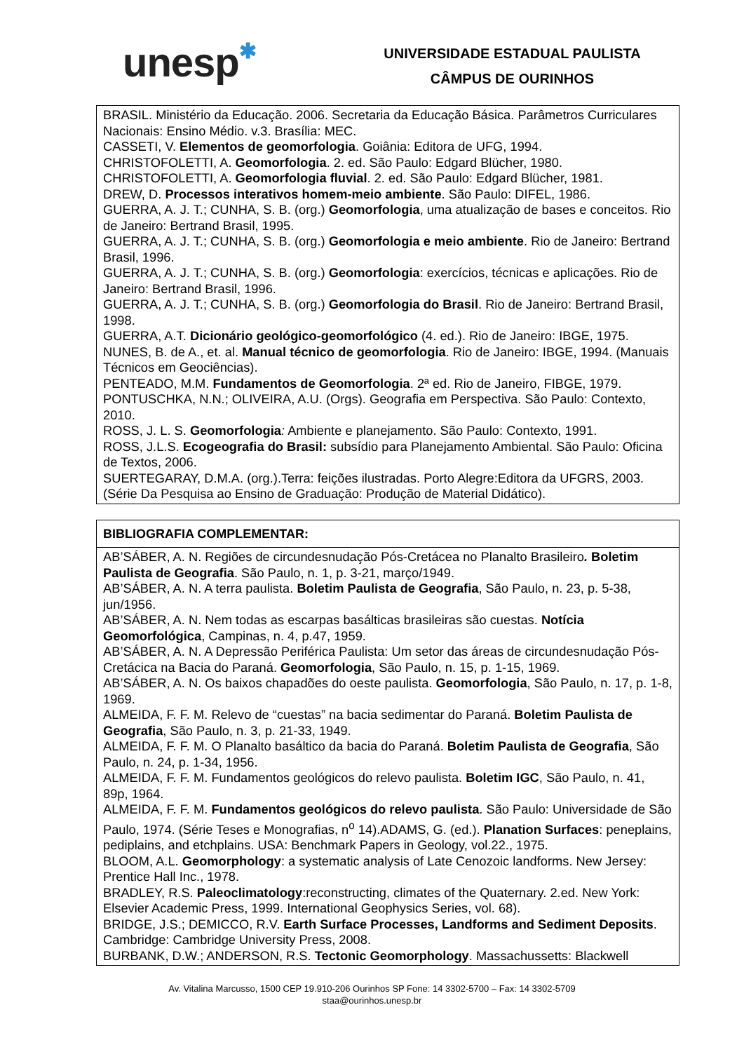unesp✱
UNIVERSIDADE ESTADUAL PAULISTA
CÂMPUS DE OURINHOS
| BRASIL. Ministério da Educação. 2006. Secretaria da Educação Básica. Parâmetros Curriculares Nacionais: Ensino Médio. v.3. Brasília: MEC. CASSETI, V. Elementos de geomorfologia . Goiânia: Editora de UFG, 1994. CHRISTOFOLETTI, A. Geomorfologia . 2. ed. São Paulo: Edgard Blücher, 1980. CHRISTOFOLETTI, A. Geomorfologia fluvial . 2. ed. São Paulo: Edgard Blücher, 1981. DREW, D. Processos interativos homem-meio ambiente . São Paulo: DIFEL, 1986. GUERRA, A. J. T.; CUNHA, S. B. (org.) Geomorfologia , uma atualização de bases e conceitos. Rio de Janeiro: Bertrand Brasil, 1995. GUERRA, A. J. T.; CUNHA, S. B. (org.) Geomorfologia e meio ambiente . Rio de Janeiro: Bertrand Brasil, 1996. GUERRA, A. J. T.; CUNHA, S. B. (org.) Geomorfologia : exercícios, técnicas e aplicações. Rio de Janeiro: Bertrand Brasil, 1996. GUERRA, A. J. T.; CUNHA, S. B. (org.) Geomorfologia do Brasil . Rio de Janeiro: Bertrand Brasil, 1998. GUERRA, A.T. Dicionário geológico-geomorfológico (4. ed.). Rio de Janeiro: IBGE, 1975. NUNES, B. de A., et. al. Manual técnico de geomorfologia . Rio de Janeiro: IBGE, 1994. (Manuais Técnicos em Geociências). PENTEADO, M.M. Fundamentos de Geomorfologia . 2ª ed. Rio de Janeiro, FIBGE, 1979. PONTUSCHKA, N.N.; OLIVEIRA, A.U. (Orgs). Geografia em Perspectiva. São Paulo: Contexto, 2010. ROSS, J. L. S. Geomorfologia : Ambiente e planejamento. São Paulo: Contexto, 1991. ROSS, J.L.S. Ecogeografia do Brasil: subsídio para Planejamento Ambiental. São Paulo: Oficina de Textos, 2006. SUERTEGARAY, D.M.A. (org.).Terra: feições ilustradas. Porto Alegre:Editora da UFGRS, 2003. (Série Da Pesquisa ao Ensino de Graduação: Produção de Material Didático). |
| BIBLIOGRAFIA COMPLEMENTAR: |
| --- |
| AB’SÁBER, A. N. Regiões de circundesnudação Pós-Cretácea no Planalto Brasileiro . Boletim Paulista de Geografia . São Paulo, n. 1, p. 3-21, março/1949. AB’SÁBER, A. N. A terra paulista. Boletim Paulista de Geografia , São Paulo, n. 23, p. 5-38, jun/1956. AB’SÁBER, A. N. Nem todas as escarpas basálticas brasileiras são cuestas. Notícia Geomorfológica , Campinas, n. 4, p.47, 1959. AB’SÁBER, A. N. A Depressão Periférica Paulista: Um setor das áreas de circundesnudação Pós-Cretácica na Bacia do Paraná. Geomorfologia , São Paulo, n. 15, p. 1-15, 1969. AB’SÁBER, A. N. Os baixos chapadões do oeste paulista. Geomorfologia , São Paulo, n. 17, p. 1-8, 1969. ALMEIDA, F. F. M. Relevo de “cuestas” na bacia sedimentar do Paraná. Boletim Paulista de Geografia , São Paulo, n. 3, p. 21-33, 1949. ALMEIDA, F. F. M. O Planalto basáltico da bacia do Paraná. Boletim Paulista de Geografia , São Paulo, n. 24, p. 1-34, 1956. ALMEIDA, F. F. M. Fundamentos geológicos do relevo paulista. Boletim IGC , São Paulo, n. 41, 89p, 1964. ALMEIDA, F. F. M. Fundamentos geológicos do relevo paulista . São Paulo: Universidade de São Paulo, 1974. (Série Teses e Monografias, n<sup>o</sup> 14).ADAMS, G. (ed.). Planation Surfaces : peneplains, pediplains, and etchplains. USA: Benchmark Papers in Geology, vol.22., 1975. BLOOM, A.L. Geomorphology : a systematic analysis of Late Cenozoic landforms. New Jersey: Prentice Hall Inc., 1978. BRADLEY, R.S. Paleoclimatology :reconstructing, climates of the Quaternary. 2.ed. New York: Elsevier Academic Press, 1999. International Geophysics Series, vol. 68). BRIDGE, J.S.; DEMICCO, R.V. Earth Surface Processes, Landforms and Sediment Deposits . Cambridge: Cambridge University Press, 2008. BURBANK, D.W.; ANDERSON, R.S. Tectonic Geomorphology . Massachussetts: Blackwell |
Av. Vitalina Marcusso, 1500 CEP 19.910-206 Ourinhos SP Fone: 14 3302-5700 – Fax: 14 3302-5709
staa@ourinhos.unesp.br